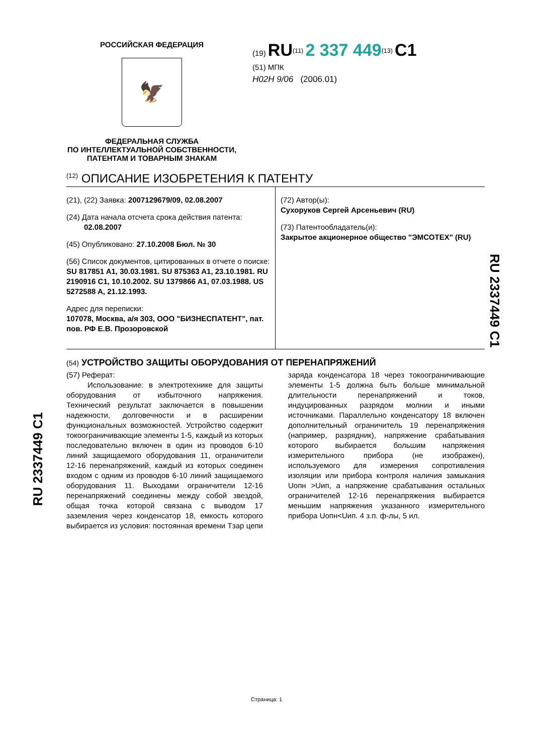RU 2337449 C1
RU 2337449 C1
РОССИЙСКАЯ ФЕДЕРАЦИЯ
🦅
ФЕДЕРАЛЬНАЯ СЛУЖБА
ПО ИНТЕЛЛЕКТУАЛЬНОЙ СОБСТВЕННОСТИ,
ПАТЕНТАМ И ТОВАРНЫМ ЗНАКАМ
(19) RU<sup>(11)</sup> 2 337 449<sup>(13)</sup> C1
(51) МПК
H02H 9/06 (2006.01)
<sup>(12)</sup> ОПИСАНИЕ ИЗОБРЕТЕНИЯ К ПАТЕНТУ
(21), (22) Заявка: 2007129679/09, 02.08.2007
(24) Дата начала отсчета срока действия патента:
02.08.2007
(45) Опубликовано: 27.10.2008 Бюл. № 30
(56) Список документов, цитированных в отчете о поиске: SU 817851 A1, 30.03.1981. SU 875363 A1, 23.10.1981. RU 2190916 C1, 10.10.2002. SU 1379866 A1, 07.03.1988. US 5272588 A, 21.12.1993.
Адрес для переписки:
107078, Москва, а/я 303, ООО "БИЗНЕСПАТЕНТ", пат. пов. РФ Е.В. Прозоровской
(72) Автор(ы):
Сухоруков Сергей Арсеньевич (RU)
(73) Патентообладатель(и):
Закрытое акционерное общество "ЭМСОТЕХ" (RU)
(54) УСТРОЙСТВО ЗАЩИТЫ ОБОРУДОВАНИЯ ОТ ПЕРЕНАПРЯЖЕНИЙ
(57) Реферат:
Использование: в электротехнике для защиты оборудования от избыточного напряжения. Технический результат заключается в повышении надежности, долговечности и в расширении функциональных возможностей. Устройство содержит токоограничивающие элементы 1-5, каждый из которых последовательно включен в один из проводов 6-10 линий защищаемого оборудования 11, ограничители 12-16 перенапряжений, каждый из которых соединен входом с одним из проводов 6-10 линий защищаемого оборудования 11. Выходами ограничители 12-16 перенапряжений соединены между собой звездой, общая точка которой связана с выводом 17 заземления через конденсатор 18, емкость которого выбирается из условия: постоянная времени Тзар цепи заряда конденсатора 18 через токоограничивающие элементы 1-5 должна быть больше минимальной длительности перенапряжений и токов, индуцированных разрядом молнии и иными источниками. Параллельно конденсатору 18 включен дополнительный ограничитель 19 перенапряжения (например, разрядник), напряжение срабатывания которого выбирается большим напряжения измерительного прибора (не изображен), используемого для измерения сопротивления изоляции или прибора контроля наличия замыкания Uопн >Uип, а напряжение срабатывания остальных ограничителей 12-16 перенапряжения выбирается меньшим напряжения указанного измерительного прибора Uопн<Uип. 4 з.п. ф-лы, 5 ил.
Страница: 1